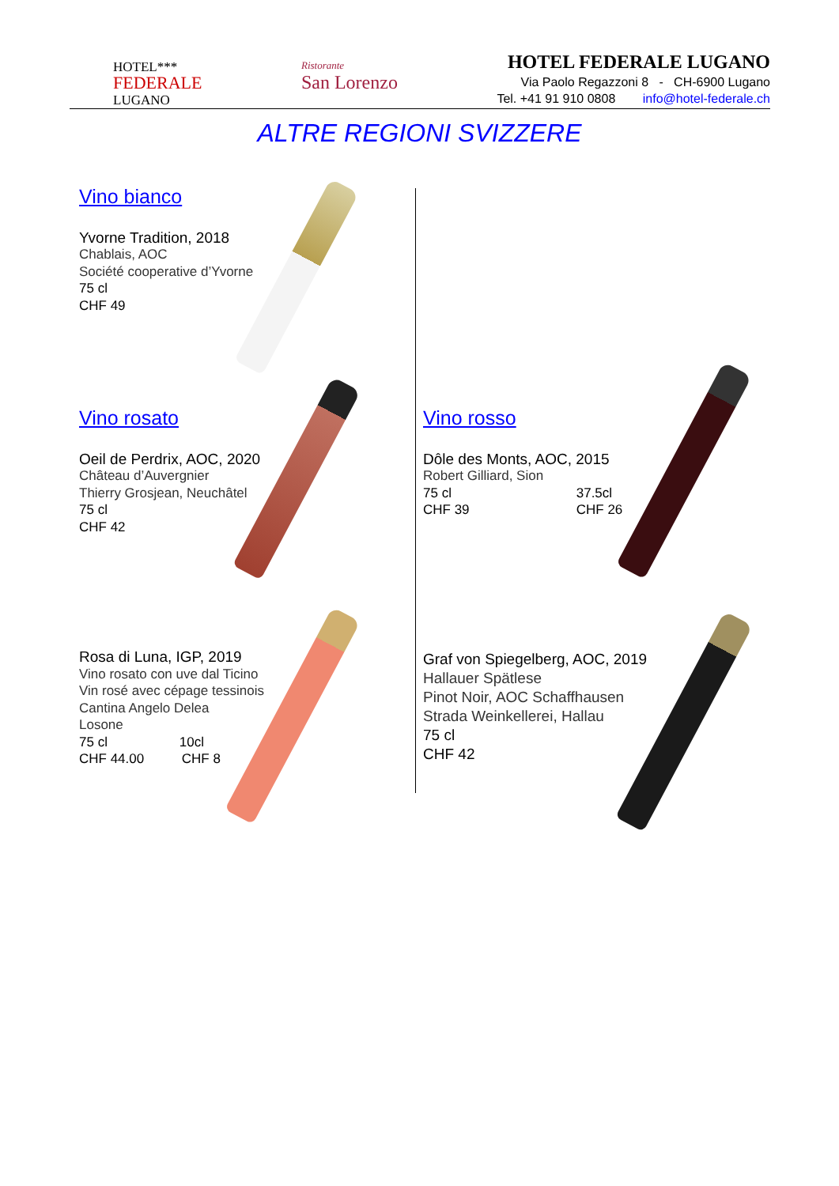HOTEL***
FEDERALE
LUGANO
Ristorante
San Lorenzo
HOTEL FEDERALE LUGANO
Via Paolo Regazzoni 8 - CH-6900 Lugano
Tel. +41 91 910 0808 info@hotel-federale.ch
ALTRE REGIONI SVIZZERE
Vino bianco
Yvorne Tradition, 2018
Chablais, AOC
Société cooperative d’Yvorne
75 cl
CHF 49
Vino rosato
Oeil de Perdrix, AOC, 2020
Château d’Auvergnier
Thierry Grosjean, Neuchâtel
75 cl
CHF 42
Rosa di Luna, IGP, 2019
Vino rosato con uve dal Ticino
Vin rosé avec cépage tessinois
Cantina Angelo Delea
Losone
75 cl 10cl
CHF 44.00 CHF 8
Vino rosso
Dôle des Monts, AOC, 2015
Robert Gilliard, Sion
75 cl 37.5cl
CHF 39 CHF 26
Graf von Spiegelberg, AOC, 2019
Hallauer Spätlese
Pinot Noir, AOC Schaffhausen
Strada Weinkellerei, Hallau
75 cl
CHF 42